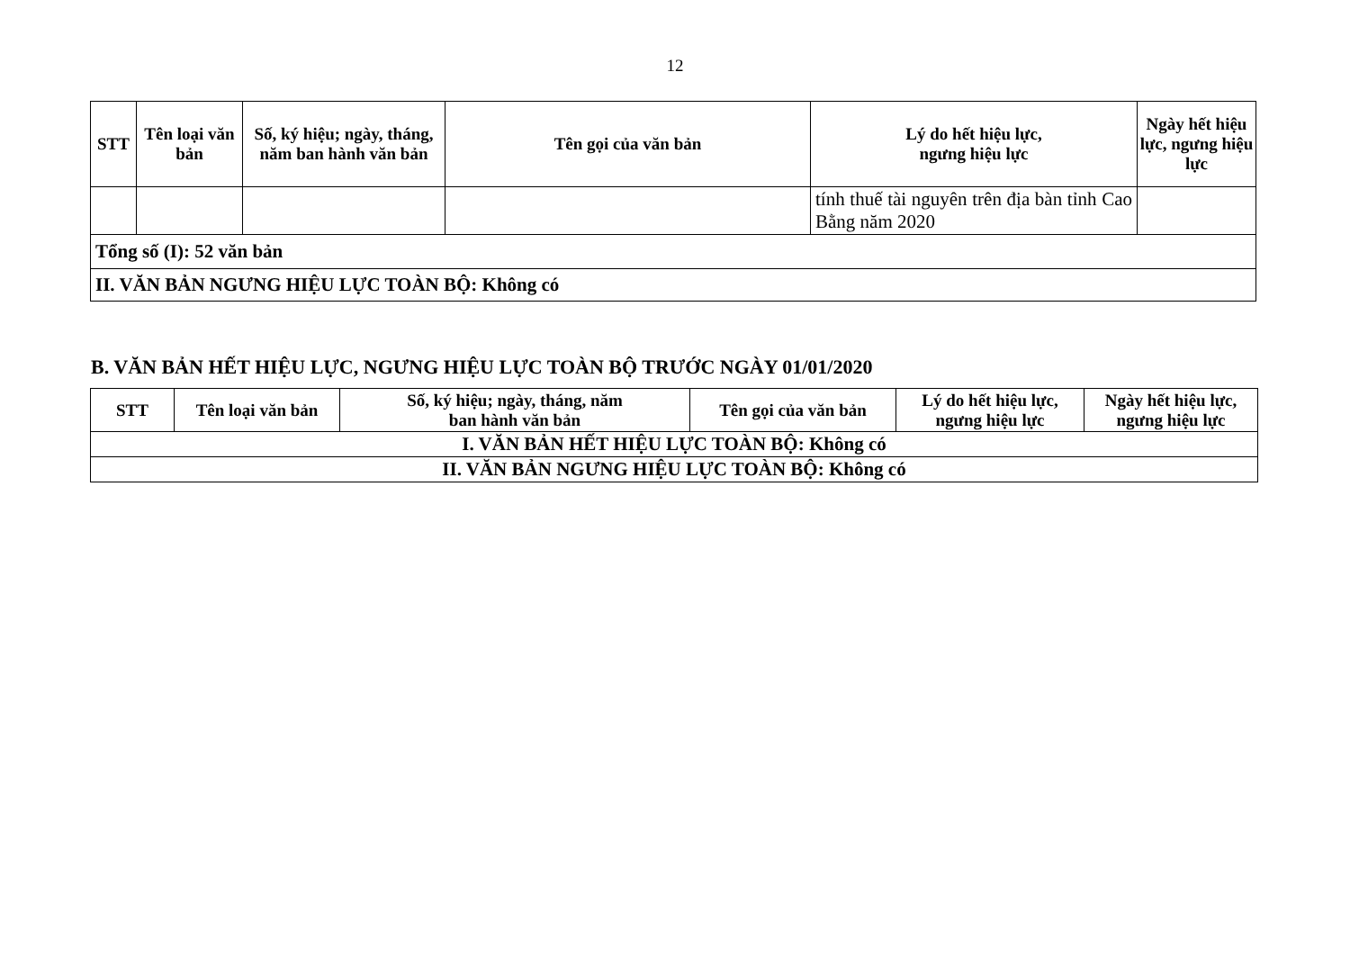12
| STT | Tên loại văn bản | Số, ký hiệu; ngày, tháng, năm ban hành văn bản | Tên gọi của văn bản | Lý do hết hiệu lực, ngưng hiệu lực | Ngày hết hiệu lực, ngưng hiệu lực |
| --- | --- | --- | --- | --- | --- |
| | | | | tính thuế tài nguyên trên địa bàn tỉnh Cao Bằng năm 2020 | |
| Tổng số (I): 52 văn bản | | | | | |
| II. VĂN BẢN NGƯNG HIỆU LỰC TOÀN BỘ: Không có | | | | | |
B. VĂN BẢN HẾT HIỆU LỰC, NGƯNG HIỆU LỰC TOÀN BỘ TRƯỚC NGÀY 01/01/2020
| STT | Tên loại văn bản | Số, ký hiệu; ngày, tháng, năm ban hành văn bản | Tên gọi của văn bản | Lý do hết hiệu lực, ngưng hiệu lực | Ngày hết hiệu lực, ngưng hiệu lực |
| --- | --- | --- | --- | --- | --- |
| I. VĂN BẢN HẾT HIỆU LỰC TOÀN BỘ: Không có | | | | | |
| II. VĂN BẢN NGƯNG HIỆU LỰC TOÀN BỘ: Không có | | | | | |